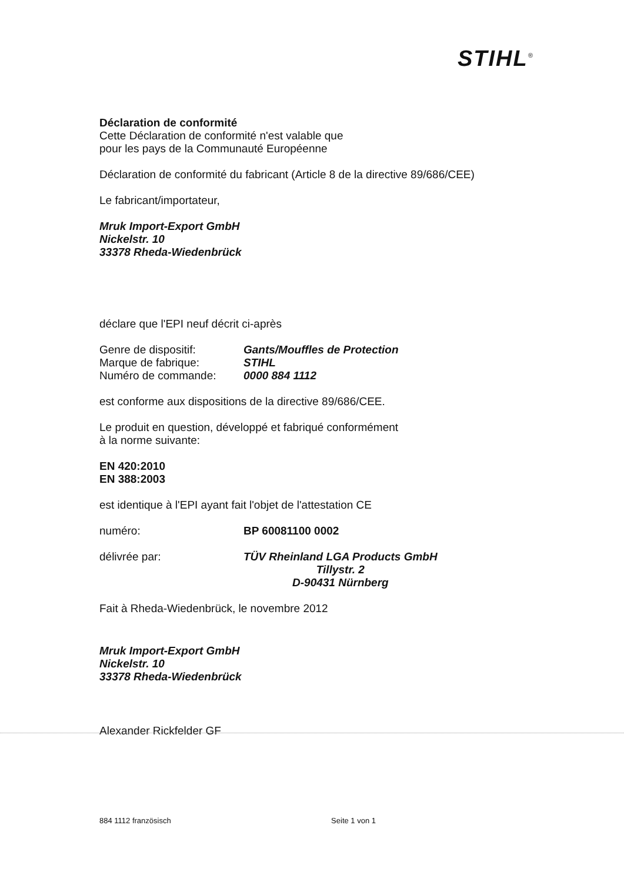STIHL<sup>®</sup>
Déclaration de conformité
Cette Déclaration de conformité n'est valable que
pour les pays de la Communauté Européenne
Déclaration de conformité du fabricant (Article 8 de la directive 89/686/CEE)
Le fabricant/importateur,
Mruk Import-Export GmbH
Nickelstr. 10
33378 Rheda-Wiedenbrück
déclare que l'EPI neuf décrit ci-après
Genre de dispositif: Gants/Mouffles de Protection
Marque de fabrique: STIHL
Numéro de commande: 0000 884 1112
est conforme aux dispositions de la directive 89/686/CEE.
Le produit en question, développé et fabriqué conformément
à la norme suivante:
EN 420:2010
EN 388:2003
est identique à l'EPI ayant fait l'objet de l'attestation CE
numéro: BP 60081100 0002
délivrée par: TÜV Rheinland LGA Products GmbH
Tillystr. 2
D-90431 Nürnberg
Fait à Rheda-Wiedenbrück, le novembre 2012
Mruk Import-Export GmbH
Nickelstr. 10
33378 Rheda-Wiedenbrück
Alexander Rickfelder GF
884 1112 französisch Seite 1 von 1